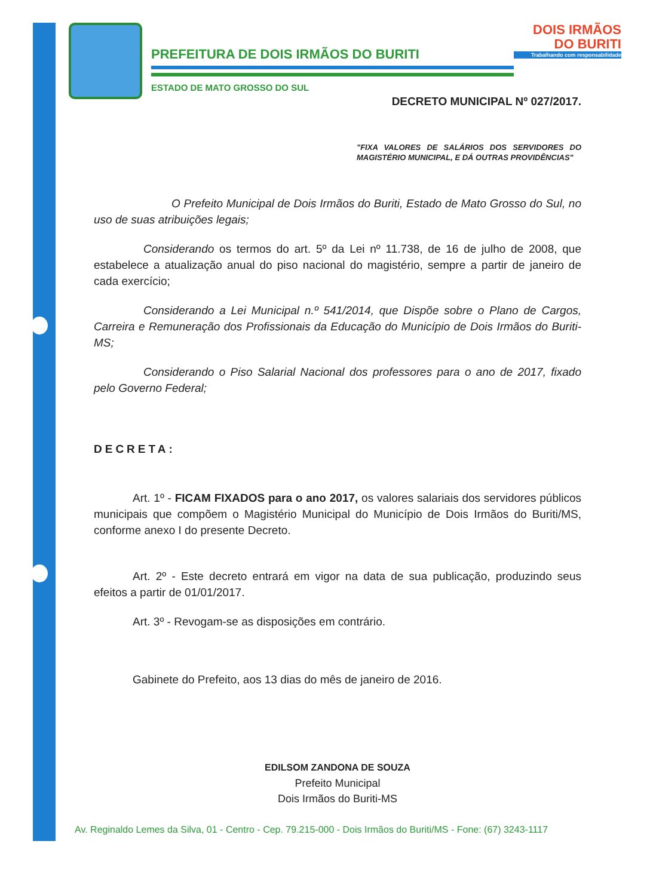PREFEITURA DE DOIS IRMÃOS DO BURITI
ESTADO DE MATO GROSSO DO SUL
DOIS IRMÃOS
DO BURITI
Trabalhando com responsabilidade
DECRETO MUNICIPAL Nº 027/2017.
"FIXA VALORES DE SALÁRIOS DOS SERVIDORES DO MAGISTÉRIO MUNICIPAL, E DÁ OUTRAS PROVIDÊNCIAS"
O Prefeito Municipal de Dois Irmãos do Buriti, Estado de Mato Grosso do Sul, no uso de suas atribuições legais;
Considerando os termos do art. 5º da Lei nº 11.738, de 16 de julho de 2008, que estabelece a atualização anual do piso nacional do magistério, sempre a partir de janeiro de cada exercício;
Considerando a Lei Municipal n.º 541/2014, que Dispõe sobre o Plano de Cargos, Carreira e Remuneração dos Profissionais da Educação do Município de Dois Irmãos do Buriti-MS;
Considerando o Piso Salarial Nacional dos professores para o ano de 2017, fixado pelo Governo Federal;
DECRETA:
Art. 1º - FICAM FIXADOS para o ano 2017, os valores salariais dos servidores públicos municipais que compõem o Magistério Municipal do Município de Dois Irmãos do Buriti/MS, conforme anexo I do presente Decreto.
Art. 2º - Este decreto entrará em vigor na data de sua publicação, produzindo seus efeitos a partir de 01/01/2017.
Art. 3º - Revogam-se as disposições em contrário.
Gabinete do Prefeito, aos 13 dias do mês de janeiro de 2016.
EDILSOM ZANDONA DE SOUZA
Prefeito Municipal
Dois Irmãos do Buriti-MS
Av. Reginaldo Lemes da Silva, 01 - Centro - Cep. 79.215-000 - Dois Irmãos do Buriti/MS - Fone: (67) 3243-1117